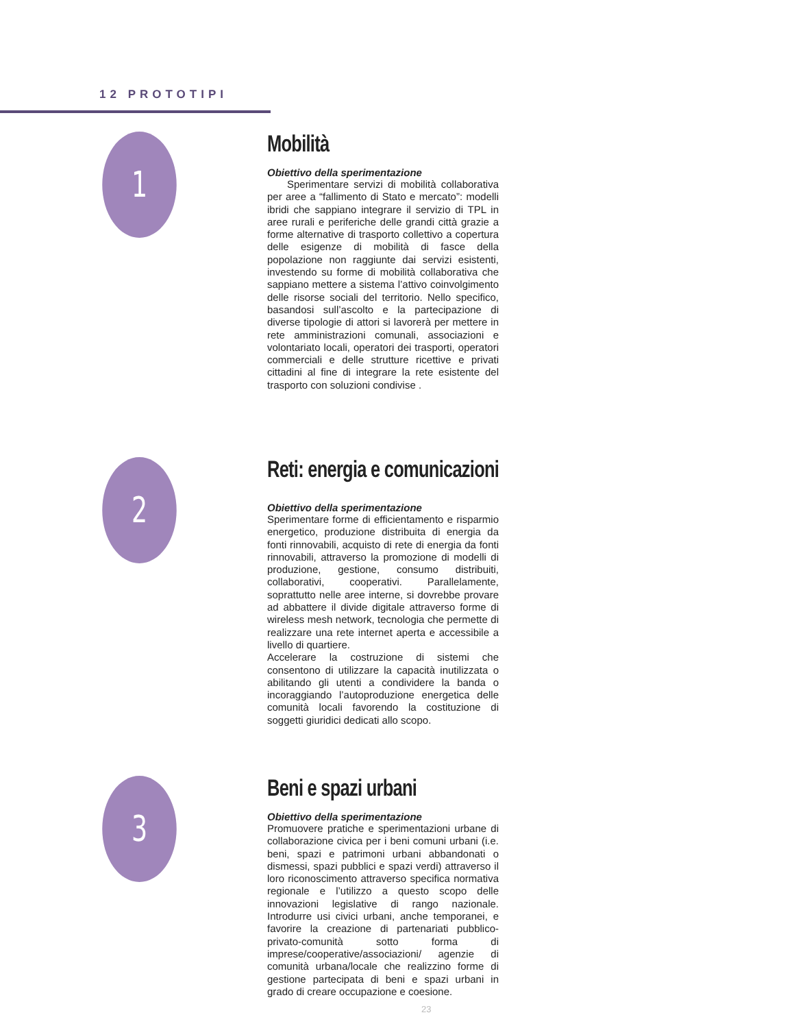12 PROTOTIPI
1
Mobilità
Obiettivo della sperimentazione
Sperimentare servizi di mobilità collaborativa per aree a “fallimento di Stato e mercato”: modelli ibridi che sappiano integrare il servizio di TPL in aree rurali e periferiche delle grandi città grazie a forme alternative di trasporto collettivo a copertura delle esigenze di mobilità di fasce della popolazione non raggiunte dai servizi esistenti, investendo su forme di mobilità collaborativa che sappiano mettere a sistema l’attivo coinvolgimento delle risorse sociali del territorio. Nello specifico, basandosi sull’ascolto e la partecipazione di diverse tipologie di attori si lavorerà per mettere in rete amministrazioni comunali, associazioni e volontariato locali, operatori dei trasporti, operatori commerciali e delle strutture ricettive e privati cittadini al fine di integrare la rete esistente del trasporto con soluzioni condivise .
2
Reti: energia e comunicazioni
Obiettivo della sperimentazione
Sperimentare forme di efficientamento e risparmio energetico, produzione distribuita di energia da fonti rinnovabili, acquisto di rete di energia da fonti rinnovabili, attraverso la promozione di modelli di produzione, gestione, consumo distribuiti, collaborativi, cooperativi. Parallelamente, soprattutto nelle aree interne, si dovrebbe provare ad abbattere il divide digitale attraverso forme di wireless mesh network, tecnologia che permette di realizzare una rete internet aperta e accessibile a livello di quartiere.
Accelerare la costruzione di sistemi che consentono di utilizzare la capacità inutilizzata o abilitando gli utenti a condividere la banda o incoraggiando l’autoproduzione energetica delle comunità locali favorendo la costituzione di soggetti giuridici dedicati allo scopo.
3
Beni e spazi urbani
Obiettivo della sperimentazione
Promuovere pratiche e sperimentazioni urbane di collaborazione civica per i beni comuni urbani (i.e. beni, spazi e patrimoni urbani abbandonati o dismessi, spazi pubblici e spazi verdi) attraverso il loro riconoscimento attraverso specifica normativa regionale e l’utilizzo a questo scopo delle innovazioni legislative di rango nazionale. Introdurre usi civici urbani, anche temporanei, e favorire la creazione di partenariati pubblico-privato-comunità sotto forma di imprese/cooperative/associazioni/ agenzie di comunità urbana/locale che realizzino forme di gestione partecipata di beni e spazi urbani in grado di creare occupazione e coesione.
23